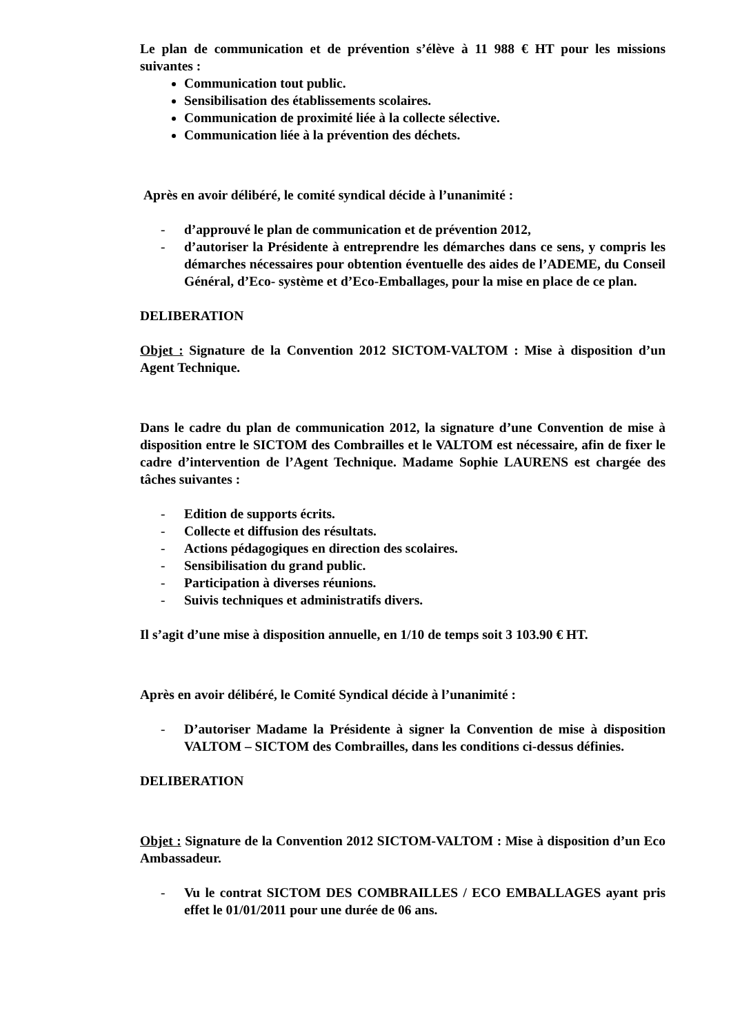Le plan de communication et de prévention s’élève à 11 988 € HT pour les missions suivantes :
Communication tout public.
Sensibilisation des établissements scolaires.
Communication de proximité liée à la collecte sélective.
Communication liée à la prévention des déchets.
Après en avoir délibéré, le comité syndical décide à l’unanimité :
- d’approuvé le plan de communication et de prévention 2012,
- d’autoriser la Présidente à entreprendre les démarches dans ce sens, y compris les démarches nécessaires pour obtention éventuelle des aides de l’ADEME, du Conseil Général, d’Eco- système et d’Eco-Emballages, pour la mise en place de ce plan.
DELIBERATION
Objet : Signature de la Convention 2012 SICTOM-VALTOM : Mise à disposition d’un Agent Technique.
Dans le cadre du plan de communication 2012, la signature d’une Convention de mise à disposition entre le SICTOM des Combrailles et le VALTOM est nécessaire, afin de fixer le cadre d’intervention de l’Agent Technique. Madame Sophie LAURENS est chargée des tâches suivantes :
- Edition de supports écrits.
- Collecte et diffusion des résultats.
- Actions pédagogiques en direction des scolaires.
- Sensibilisation du grand public.
- Participation à diverses réunions.
- Suivis techniques et administratifs divers.
Il s’agit d’une mise à disposition annuelle, en 1/10 de temps soit 3 103.90 € HT.
Après en avoir délibéré, le Comité Syndical décide à l’unanimité :
- D’autoriser Madame la Présidente à signer la Convention de mise à disposition VALTOM – SICTOM des Combrailles, dans les conditions ci-dessus définies.
DELIBERATION
Objet : Signature de la Convention 2012 SICTOM-VALTOM : Mise à disposition d’un Eco Ambassadeur.
- Vu le contrat SICTOM DES COMBRAILLES / ECO EMBALLAGES ayant pris effet le 01/01/2011 pour une durée de 06 ans.